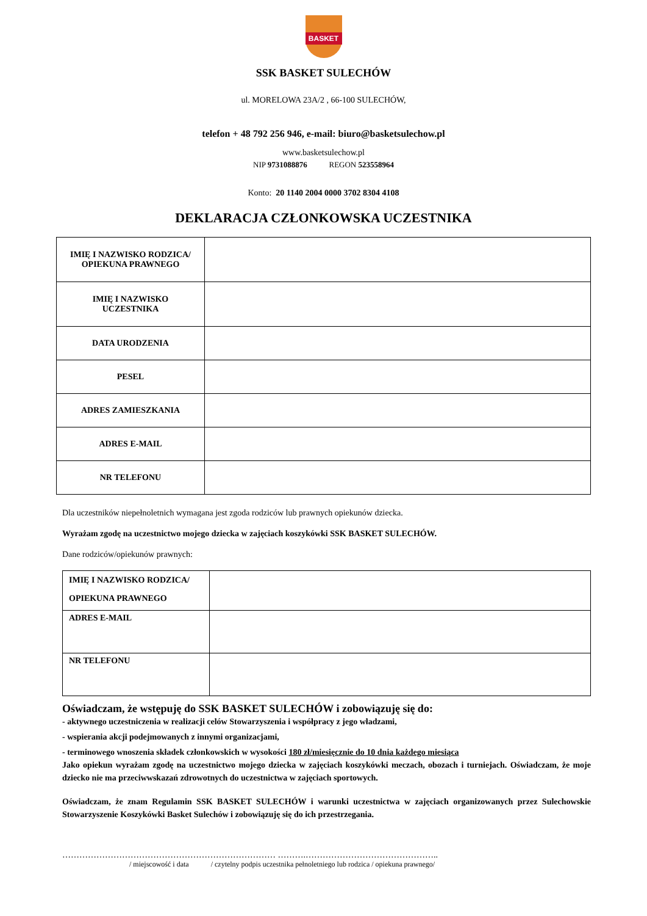BASKET
SSK BASKET SULECHÓW
ul. MORELOWA 23A/2 , 66-100 SULECHÓW,
telefon + 48 792 256 946, e-mail: biuro@basketsulechow.pl
www.basketsulechow.pl
NIP 9731088876 REGON 523558964
Konto: 20 1140 2004 0000 3702 8304 4108
DEKLARACJA CZŁONKOWSKA UCZESTNIKA
| IMIĘ I NAZWISKO RODZICA/ OPIEKUNA PRAWNEGO | |
| IMIĘ I NAZWISKO UCZESTNIKA | |
| DATA URODZENIA | |
| PESEL | |
| ADRES ZAMIESZKANIA | |
| ADRES E-MAIL | |
| NR TELEFONU | |
Dla uczestników niepełnoletnich wymagana jest zgoda rodziców lub prawnych opiekunów dziecka.
Wyrażam zgodę na uczestnictwo mojego dziecka w zajęciach koszykówki SSK BASKET SULECHÓW.
Dane rodziców/opiekunów prawnych:
| IMIĘ I NAZWISKO RODZICA/ OPIEKUNA PRAWNEGO | |
| ADRES E-MAIL | |
| NR TELEFONU | |
Oświadczam, że wstępuję do SSK BASKET SULECHÓW i zobowiązuję się do:
- aktywnego uczestniczenia w realizacji celów Stowarzyszenia i współpracy z jego władzami,
- wspierania akcji podejmowanych z innymi organizacjami,
- terminowego wnoszenia składek członkowskich w wysokości 180 zł/miesięcznie do 10 dnia każdego miesiąca
Jako opiekun wyrażam zgodę na uczestnictwo mojego dziecka w zajęciach koszykówki meczach, obozach i turniejach. Oświadczam, że moje dziecko nie ma przeciwwskazań zdrowotnych do uczestnictwa w zajęciach sportowych.
Oświadczam, że znam Regulamin SSK BASKET SULECHÓW i warunki uczestnictwa w zajęciach organizowanych przez Sulechowskie Stowarzyszenie Koszykówki Basket Sulechów i zobowiązuję się do ich przestrzegania.
………………………………………………………………… ……….………………………………………..
/ miejscowość i data / czytelny podpis uczestnika pełnoletniego lub rodzica / opiekuna prawnego/